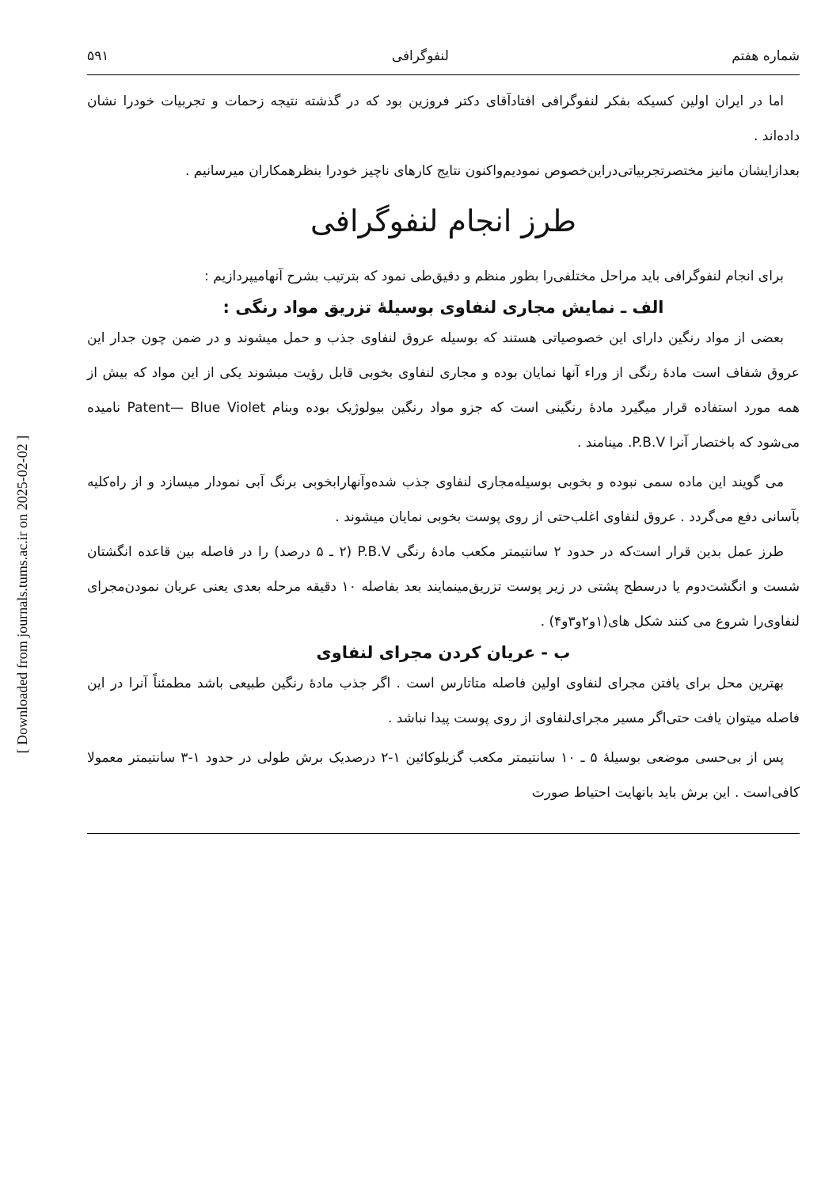[ Downloaded from journals.tums.ac.ir on 2025-02-02 ]
شماره هفتم لنفوگرافی ۵۹۱
اما در ایران اولین کسیکه بفکر لنفوگرافی افتادآقای دکتر فروزین بود که در گذشته نتیجه زحمات و تجربیات خودرا نشان داده‌اند .
بعدازایشان مانیز مختصرتجربیاتی‌دراین‌خصوص نمودیم‌واکنون نتایج کارهای ناچیز خودرا بنظرهمکاران میرسانیم .
طرز انجام لنفوگرافی
برای انجام لنفوگرافی باید مراحل مختلفی‌را بطور منظم و دقیق‌طی نمود که بترتیب بشرح آنهامیپردازیم :
الف ـ نمایش مجاری لنفاوی بوسیلهٔ تزریق مواد رنگی :
بعضی از مواد رنگین دارای این خصوصیاتی هستند که بوسیله عروق لنفاوی جذب و حمل میشوند و در ضمن چون جدار این عروق شفاف است مادهٔ رنگی از وراء آنها نمایان بوده و مجاری لنفاوی بخوبی قابل رؤیت میشوند یکی از این مواد که بیش از همه مورد استفاده قرار میگیرد مادهٔ رنگینی است که جزو مواد رنگین بیولوژیک بوده وبنام Patent— Blue Violet نامیده می‌شود که باختصار آنرا P.B.V. مینامند .
می گویند این ماده سمی نبوده و بخوبی بوسیله‌مجاری لنفاوی جذب شده‌وآنهارابخوبی برنگ آبی نمودار میسازد و از راه‌کلیه بآسانی دفع می‌گردد . عروق لنفاوی اغلب‌حتی از روی پوست بخوبی نمایان میشوند .
طرز عمل بدین قرار است‌که در حدود ۲ سانتیمتر مکعب مادهٔ رنگی P.B.V (۲ ـ ۵ درصد) را در فاصله بین قاعده انگشتان شست و انگشت‌دوم یا درسطح پشتی در زیر پوست تزریق‌مینمایند بعد بفاصله ۱۰ دقیقه مرحله بعدی یعنی عریان نمودن‌مجرای لنفاوی‌را شروع می کنند شکل های(۱و۲و۳و۴) .
ب - عریان کردن مجرای لنفاوی
بهترین محل برای یافتن مجرای لنفاوی اولین فاصله متاتارس است . اگر جذب مادهٔ رنگین طبیعی باشد مطمئناً آنرا در این فاصله میتوان یافت حتی‌اگر مسیر مجرای‌لنفاوی از روی پوست پیدا نباشد .
پس از بی‌حسی موضعی بوسیلهٔ ۵ ـ ۱۰ سانتیمتر مکعب گزیلوکائین ۱-۲ درصدیک برش طولی در حدود ۱-۳ سانتیمتر معمولا کافی‌است . این برش باید بانهایت احتیاط صورت